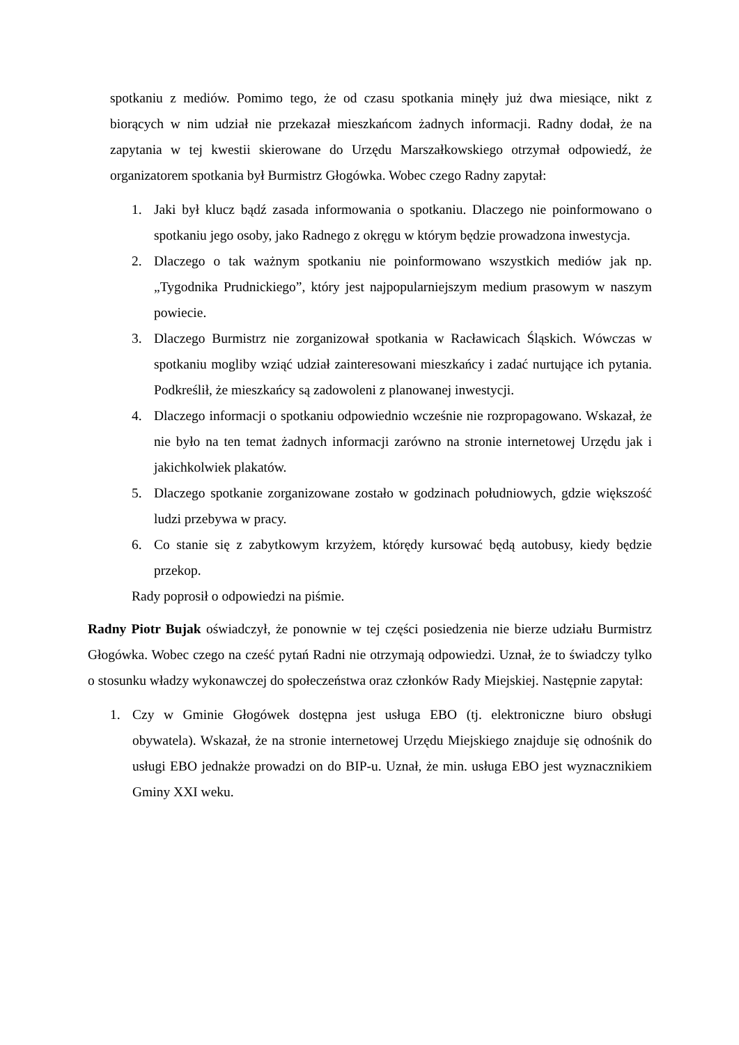spotkaniu z mediów. Pomimo tego, że od czasu spotkania minęły już dwa miesiące, nikt z biorących w nim udział nie przekazał mieszkańcom żadnych informacji. Radny dodał, że na zapytania w tej kwestii skierowane do Urzędu Marszałkowskiego otrzymał odpowiedź, że organizatorem spotkania był Burmistrz Głogówka. Wobec czego Radny zapytał:
1. Jaki był klucz bądź zasada informowania o spotkaniu. Dlaczego nie poinformowano o spotkaniu jego osoby, jako Radnego z okręgu w którym będzie prowadzona inwestycja.
2. Dlaczego o tak ważnym spotkaniu nie poinformowano wszystkich mediów jak np. „Tygodnika Prudnickiego”, który jest najpopularniejszym medium prasowym w naszym powiecie.
3. Dlaczego Burmistrz nie zorganizował spotkania w Racławicach Śląskich. Wówczas w spotkaniu mogliby wziąć udział zainteresowani mieszkańcy i zadać nurtujące ich pytania. Podkreślił, że mieszkańcy są zadowoleni z planowanej inwestycji.
4. Dlaczego informacji o spotkaniu odpowiednio wcześnie nie rozpropagowano. Wskazał, że nie było na ten temat żadnych informacji zarówno na stronie internetowej Urzędu jak i jakichkolwiek plakatów.
5. Dlaczego spotkanie zorganizowane zostało w godzinach południowych, gdzie większość ludzi przebywa w pracy.
6. Co stanie się z zabytkowym krzyżem, którędy kursować będą autobusy, kiedy będzie przekop.
Rady poprosił o odpowiedzi na piśmie.
Radny Piotr Bujak oświadczył, że ponownie w tej części posiedzenia nie bierze udziału Burmistrz Głogówka. Wobec czego na cześć pytań Radni nie otrzymają odpowiedzi. Uznał, że to świadczy tylko o stosunku władzy wykonawczej do społeczeństwa oraz członków Rady Miejskiej. Następnie zapytał:
1. Czy w Gminie Głogówek dostępna jest usługa EBO (tj. elektroniczne biuro obsługi obywatela). Wskazał, że na stronie internetowej Urzędu Miejskiego znajduje się odnośnik do usługi EBO jednakże prowadzi on do BIP-u. Uznał, że min. usługa EBO jest wyznacznikiem Gminy XXI weku.